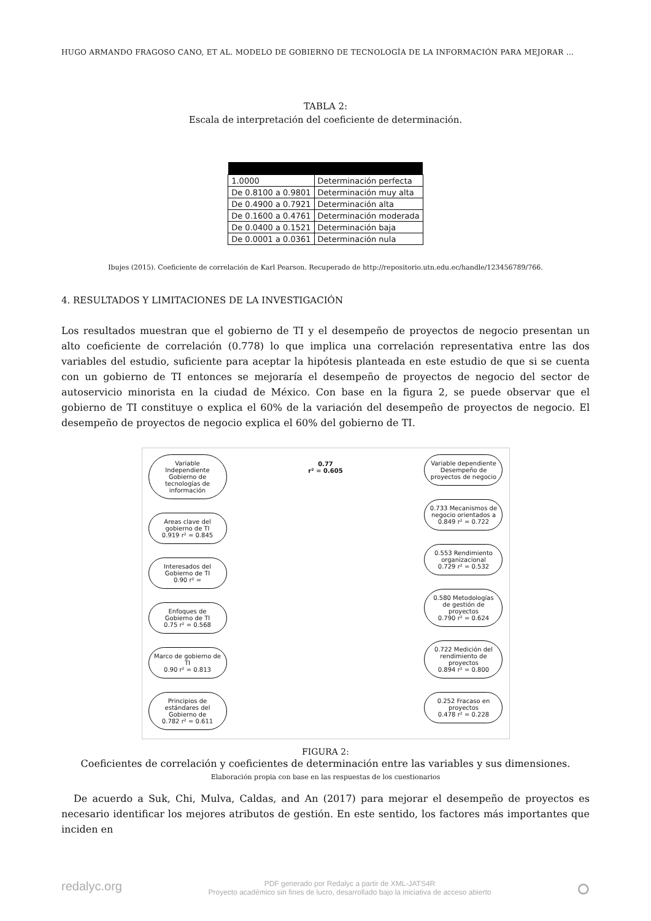HUGO ARMANDO FRAGOSO CANO, ET AL. MODELO DE GOBIERNO DE TECNOLOGÍA DE LA INFORMACIÓN PARA MEJORAR ...
TABLA 2:
Escala de interpretación del coeficiente de determinación.
| 1.0000 | Determinación perfecta |
| De 0.8100 a 0.9801 | Determinación muy alta |
| De 0.4900 a 0.7921 | Determinación alta |
| De 0.1600 a 0.4761 | Determinación moderada |
| De 0.0400 a 0.1521 | Determinación baja |
| De 0.0001 a 0.0361 | Determinación nula |
Ibujes (2015). Coeficiente de correlación de Karl Pearson. Recuperado de http://repositorio.utn.edu.ec/handle/123456789/766.
4. RESULTADOS Y LIMITACIONES DE LA INVESTIGACIÓN
Los resultados muestran que el gobierno de TI y el desempeño de proyectos de negocio presentan un alto coeficiente de correlación (0.778) lo que implica una correlación representativa entre las dos variables del estudio, suficiente para aceptar la hipótesis planteada en este estudio de que si se cuenta con un gobierno de TI entonces se mejoraría el desempeño de proyectos de negocio del sector de autoservicio minorista en la ciudad de México. Con base en la figura 2, se puede observar que el gobierno de TI constituye o explica el 60% de la variación del desempeño de proyectos de negocio. El desempeño de proyectos de negocio explica el 60% del gobierno de TI.
Variable Independiente
Gobierno de tecnologías de información
Areas clave del gobierno de TI
0.919 r² = 0.845
Interesados del Gobierno de TI
0.90 r² =
Enfoques de Gobierno de TI
0.75 r² = 0.568
Marco de gobierno de TI
0.90 r² = 0.813
Principios de estándares del Gobierno de
0.782 r² = 0.611
0.77
r² = 0.605
Variable dependiente
Desempeño de proyectos de negocio
0.733 Mecanismos de negocio orientados a
0.849 r² = 0.722
0.553 Rendimiento organizacional
0.729 r² = 0.532
0.580 Metodologías de gestión de proyectos
0.790 r² = 0.624
0.722 Medición del rendimiento de proyectos
0.894 r² = 0.800
0.252 Fracaso en proyectos
0.478 r² = 0.228
FIGURA 2:
Coeficientes de correlación y coeficientes de determinación entre las variables y sus dimensiones.
Elaboración propia con base en las respuestas de los cuestionarios
De acuerdo a Suk, Chi, Mulva, Caldas, and An (2017) para mejorar el desempeño de proyectos es necesario identificar los mejores atributos de gestión. En este sentido, los factores más importantes que inciden en
redalyc.org ⭘ PDF generado por Redalyc a partir de XML-JATS4R
Proyecto académico sin fines de lucro, desarrollado bajo la iniciativa de acceso abierto